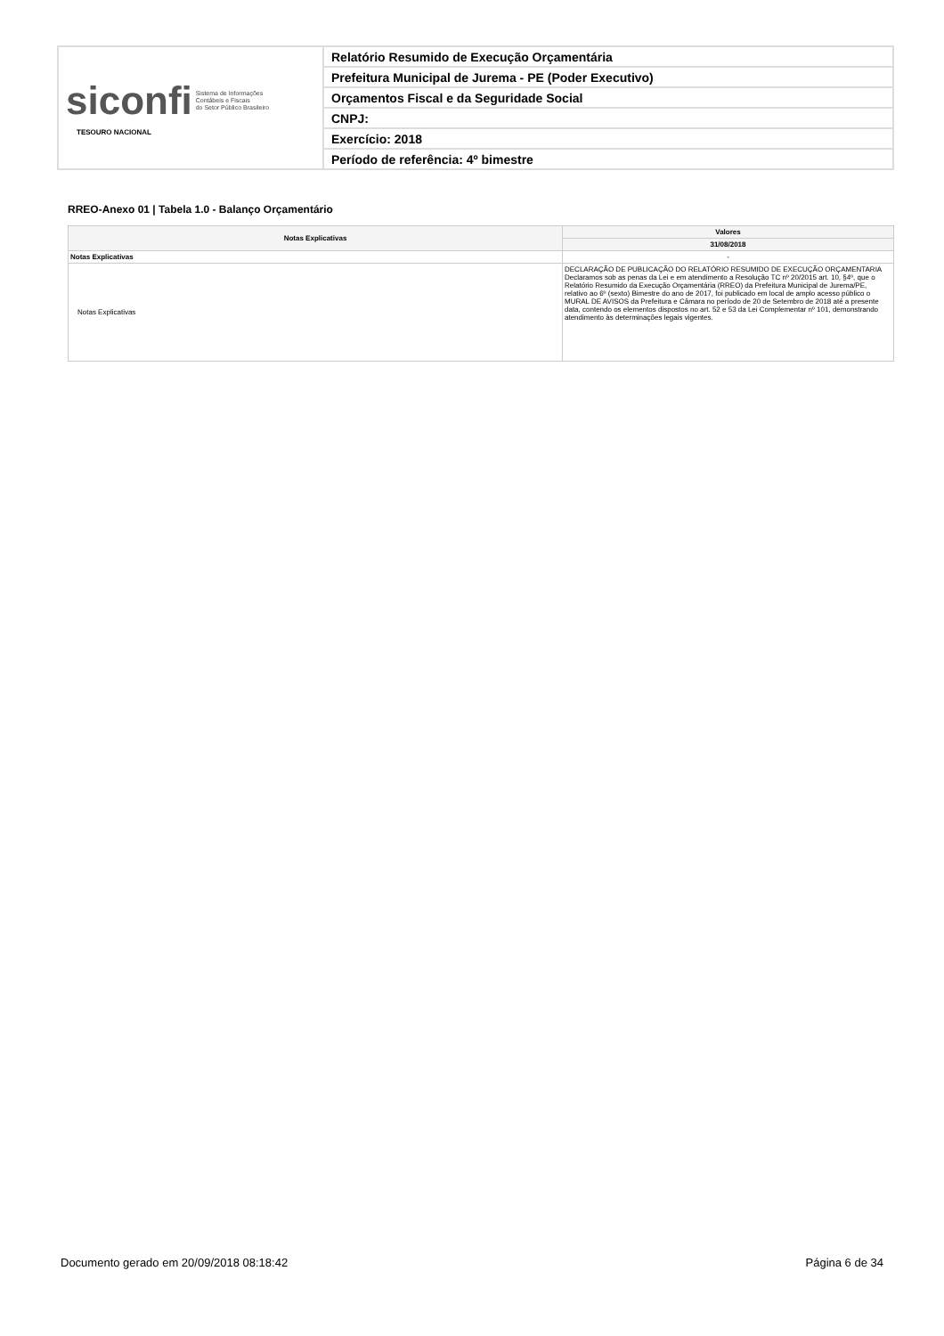| siconfi Sistema de Informações Contábeis e Fiscais do Setor Público Brasileiro TESOURO NACIONAL | Relatório Resumido de Execução Orçamentária |
| | Prefeitura Municipal de Jurema - PE (Poder Executivo) |
| | Orçamentos Fiscal e da Seguridade Social |
| | CNPJ: |
| | Exercício: 2018 |
| | Período de referência: 4º bimestre |
RREO-Anexo 01 | Tabela 1.0 - Balanço Orçamentário
| Notas Explicativas | Valores |
| --- | --- |
| | 31/08/2018 |
| Notas Explicativas | - |
| Notas Explicativas | DECLARAÇÃO DE PUBLICAÇÃO DO RELATÓRIO RESUMIDO DE EXECUÇÃO ORÇAMENTARIA Declaramos sob as penas da Lei e em atendimento a Resolução TC nº 20/2015 art. 10, §4º, que o Relatório Resumido da Execução Orçamentária (RREO) da Prefeitura Municipal de Jurema/PE, relativo ao 6º (sexto) Bimestre do ano de 2017, foi publicado em local de amplo acesso público o MURAL DE AVISOS da Prefeitura e Câmara no período de 20 de Setembro de 2018 até a presente data, contendo os elementos dispostos no art. 52 e 53 da Lei Complementar nº 101, demonstrando atendimento às determinações legais vigentes. |
Documento gerado em 20/09/2018 08:18:42 Página 6 de 34